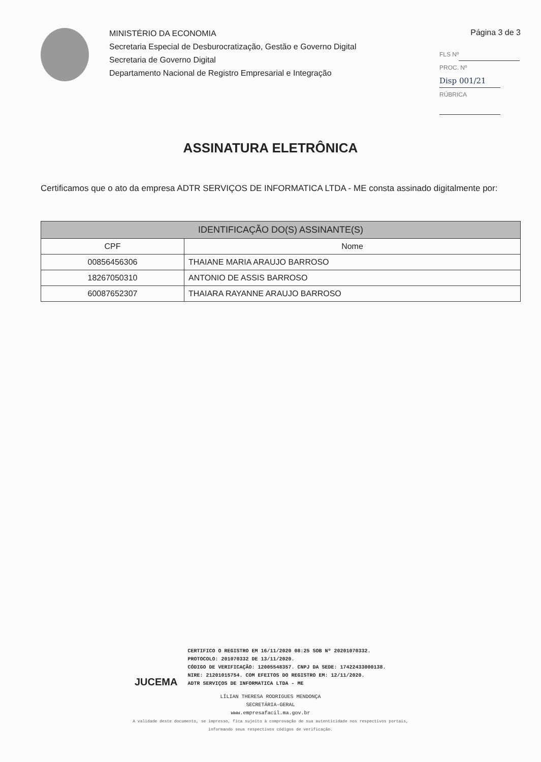MINISTÉRIO DA ECONOMIA
Secretaria Especial de Desburocratização, Gestão e Governo Digital
Secretaria de Governo Digital
Departamento Nacional de Registro Empresarial e Integração
Página 3 de 3
FLS Nº
PROC. Nº Disp 001/21
RÚBRICA
ASSINATURA ELETRÔNICA
Certificamos que o ato da empresa ADTR SERVIÇOS DE INFORMATICA LTDA - ME consta assinado digitalmente por:
| IDENTIFICAÇÃO DO(S) ASSINANTE(S) | |
| --- | --- |
| CPF | Nome |
| 00856456306 | THAIANE MARIA ARAUJO BARROSO |
| 18267050310 | ANTONIO DE ASSIS BARROSO |
| 60087652307 | THAIARA RAYANNE ARAUJO BARROSO |
JUCEMA
CERTIFICO O REGISTRO EM 16/11/2020 08:25 SOB Nº 20201070332.
PROTOCOLO: 201070332 DE 13/11/2020.
CÓDIGO DE VERIFICAÇÃO: 12005548357. CNPJ DA SEDE: 17422433000138.
NIRE: 21201015754. COM EFEITOS DO REGISTRO EM: 12/11/2020.
ADTR SERVIÇOS DE INFORMATICA LTDA - ME
LÍLIAN THERESA RODRIGUES MENDONÇA
SECRETÁRIA-GERAL
www.empresafacil.ma.gov.br
A validade deste documento, se impresso, fica sujeito à comprovação de sua autenticidade nos respectivos portais,
informando seus respectivos códigos de verificação.